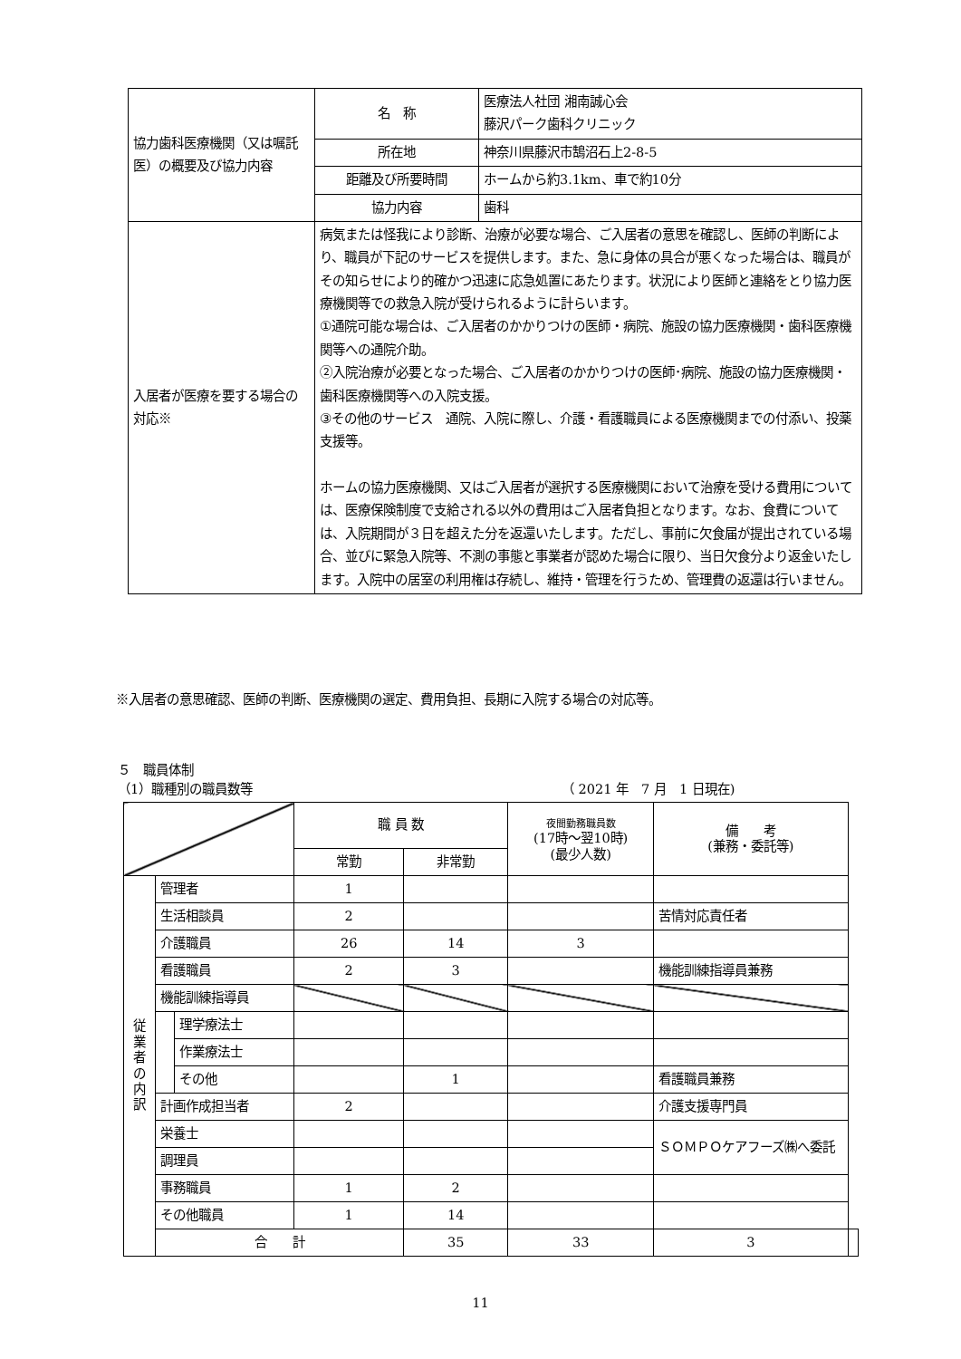| 協力歯科医療機関（又は嘱託医）の概要及び協力内容 | 名 称 | 医療法人社団 湘南誠心会 藤沢パーク歯科クリニック |
| | 所在地 | 神奈川県藤沢市鵠沼石上2-8-5 |
| | 距離及び所要時間 | ホームから約3.1km、車で約10分 |
| | 協力内容 | 歯科 |
| 入居者が医療を要する場合の対応※ | 病気または怪我により診断、治療が必要な場合、ご入居者の意思を確認し、医師の判断により、職員が下記のサービスを提供します。また、急に身体の具合が悪くなった場合は、職員がその知らせにより的確かつ迅速に応急処置にあたります。状況により医師と連絡をとり協力医療機関等での救急入院が受けられるように計らいます。 ①通院可能な場合は、ご入居者のかかりつけの医師・病院、施設の協力医療機関・歯科医療機関等への通院介助。 ②入院治療が必要となった場合、ご入居者のかかりつけの医師･病院、施設の協力医療機関・歯科医療機関等への入院支援。 ③その他のサービス 通院、入院に際し、介護・看護職員による医療機関までの付添い、投薬支援等。 ホームの協力医療機関、又はご入居者が選択する医療機関において治療を受ける費用については、医療保険制度で支給される以外の費用はご入居者負担となります。なお、食費については、入院期間が３日を超えた分を返還いたします。ただし、事前に欠食届が提出されている場合、並びに緊急入院等、不測の事態と事業者が認めた場合に限り、当日欠食分より返金いたします。入院中の居室の利用権は存続し、維持・管理を行うため、管理費の返還は行いません。 | |
※入居者の意思確認、医師の判断、医療機関の選定、費用負担、長期に入院する場合の対応等。
５　職員体制
（1）職種別の職員数等 （ 2021 年　7 月　1 日現在)
| | | | 職 員 数 | | 夜間勤務職員数 (17時～翌10時) (最少人数) | 備 考 (兼務・委託等) | |
| | | | 常勤 | 非常勤 | | | |
| 従 業 者 の 内 訳 | 管理者 | | 1 | | | | |
| | 生活相談員 | | 2 | | | 苦情対応責任者 | |
| | 介護職員 | | 26 | 14 | 3 | | |
| | 看護職員 | | 2 | 3 | | 機能訓練指導員兼務 | |
| | 機能訓練指導員 | | | | | | |
| | | 理学療法士 | | | | | |
| | | 作業療法士 | | | | | |
| | | その他 | | 1 | | 看護職員兼務 | |
| | 計画作成担当者 | | 2 | | | 介護支援専門員 | |
| | 栄養士 | | | | | ＳＯＭＰＯケアフーズ㈱へ委託 | |
| | 調理員 | | | | | | |
| | 事務職員 | | 1 | 2 | | | |
| | その他職員 | | 1 | 14 | | | |
| | 合 計 | | | 35 | 33 | 3 | |
11